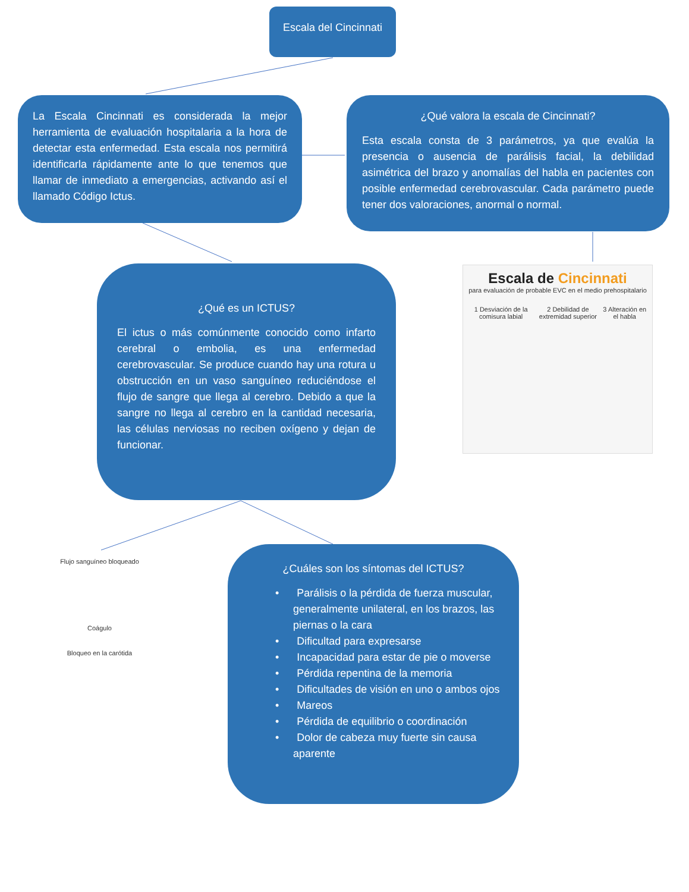Escala del Cincinnati
La Escala Cincinnati es considerada la mejor herramienta de evaluación hospitalaria a la hora de detectar esta enfermedad. Esta escala nos permitirá identificarla rápidamente ante lo que tenemos que llamar de inmediato a emergencias, activando así el llamado Código Ictus.
¿Qué valora la escala de Cincinnati?
Esta escala consta de 3 parámetros, ya que evalúa la presencia o ausencia de parálisis facial, la debilidad asimétrica del brazo y anomalías del habla en pacientes con posible enfermedad cerebrovascular. Cada parámetro puede tener dos valoraciones, anormal o normal.
Escala de Cincinnati
para evaluación de probable EVC en el medio prehospitalario
1 Desviación de la comisura labial 2 Debilidad de extremidad superior 3 Alteración en el habla
¿Qué es un ICTUS?
El ictus o más comúnmente conocido como infarto cerebral o embolia, es una enfermedad cerebrovascular. Se produce cuando hay una rotura u obstrucción en un vaso sanguíneo reduciéndose el flujo de sangre que llega al cerebro. Debido a que la sangre no llega al cerebro en la cantidad necesaria, las células nerviosas no reciben oxígeno y dejan de funcionar.
Flujo sanguíneo bloqueado
Coágulo
Bloqueo en la carótida
¿Cuáles son los síntomas del ICTUS?
• Parálisis o la pérdida de fuerza muscular, generalmente unilateral, en los brazos, las piernas o la cara
• Dificultad para expresarse
• Incapacidad para estar de pie o moverse
• Pérdida repentina de la memoria
• Dificultades de visión en uno o ambos ojos
• Mareos
• Pérdida de equilibrio o coordinación
• Dolor de cabeza muy fuerte sin causa aparente